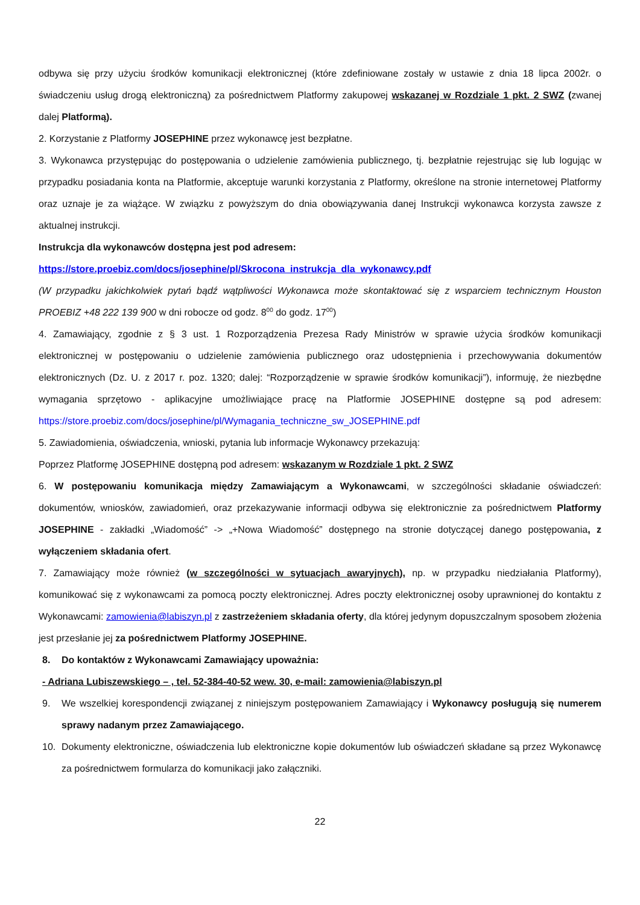odbywa się przy użyciu środków komunikacji elektronicznej (które zdefiniowane zostały w ustawie z dnia 18 lipca 2002r. o świadczeniu usług drogą elektroniczną) za pośrednictwem Platformy zakupowej wskazanej w Rozdziale 1 pkt. 2 SWZ (zwanej dalej Platformą).
2. Korzystanie z Platformy JOSEPHINE przez wykonawcę jest bezpłatne.
3. Wykonawca przystępując do postępowania o udzielenie zamówienia publicznego, tj. bezpłatnie rejestrując się lub logując w przypadku posiadania konta na Platformie, akceptuje warunki korzystania z Platformy, określone na stronie internetowej Platformy oraz uznaje je za wiążące. W związku z powyższym do dnia obowiązywania danej Instrukcji wykonawca korzysta zawsze z aktualnej instrukcji.
Instrukcja dla wykonawców dostępna jest pod adresem:
https://store.proebiz.com/docs/josephine/pl/Skrocona_instrukcja_dla_wykonawcy.pdf
(W przypadku jakichkolwiek pytań bądź wątpliwości Wykonawca może skontaktować się z wsparciem technicznym Houston PROEBIZ +48 222 139 900 w dni robocze od godz. 8<sup>00</sup> do godz. 17<sup>00</sup>)
4. Zamawiający, zgodnie z § 3 ust. 1 Rozporządzenia Prezesa Rady Ministrów w sprawie użycia środków komunikacji elektronicznej w postępowaniu o udzielenie zamówienia publicznego oraz udostępnienia i przechowywania dokumentów elektronicznych (Dz. U. z 2017 r. poz. 1320; dalej: “Rozporządzenie w sprawie środków komunikacji”), informuję, że niezbędne wymagania sprzętowo - aplikacyjne umożliwiające pracę na Platformie JOSEPHINE dostępne są pod adresem: https://store.proebiz.com/docs/josephine/pl/Wymagania_techniczne_sw_JOSEPHINE.pdf
5. Zawiadomienia, oświadczenia, wnioski, pytania lub informacje Wykonawcy przekazują:
Poprzez Platformę JOSEPHINE dostępną pod adresem: wskazanym w Rozdziale 1 pkt. 2 SWZ
6. W postępowaniu komunikacja między Zamawiającym a Wykonawcami, w szczególności składanie oświadczeń: dokumentów, wniosków, zawiadomień, oraz przekazywanie informacji odbywa się elektronicznie za pośrednictwem Platformy JOSEPHINE - zakładki „Wiadomość” -> „+Nowa Wiadomość” dostępnego na stronie dotyczącej danego postępowania, z wyłączeniem składania ofert.
7. Zamawiający może również (w szczególności w sytuacjach awaryjnych), np. w przypadku niedziałania Platformy), komunikować się z wykonawcami za pomocą poczty elektronicznej. Adres poczty elektronicznej osoby uprawnionej do kontaktu z Wykonawcami: zamowienia@labiszyn.pl z zastrzeżeniem składania oferty, dla której jedynym dopuszczalnym sposobem złożenia jest przesłanie jej za pośrednictwem Platformy JOSEPHINE.
8. Do kontaktów z Wykonawcami Zamawiający upoważnia:
- Adriana Lubiszewskiego – , tel. 52-384-40-52 wew. 30, e-mail: zamowienia@labiszyn.pl
9. We wszelkiej korespondencji związanej z niniejszym postępowaniem Zamawiający i Wykonawcy posługują się numerem sprawy nadanym przez Zamawiającego.
10. Dokumenty elektroniczne, oświadczenia lub elektroniczne kopie dokumentów lub oświadczeń składane są przez Wykonawcę za pośrednictwem formularza do komunikacji jako załączniki.
22